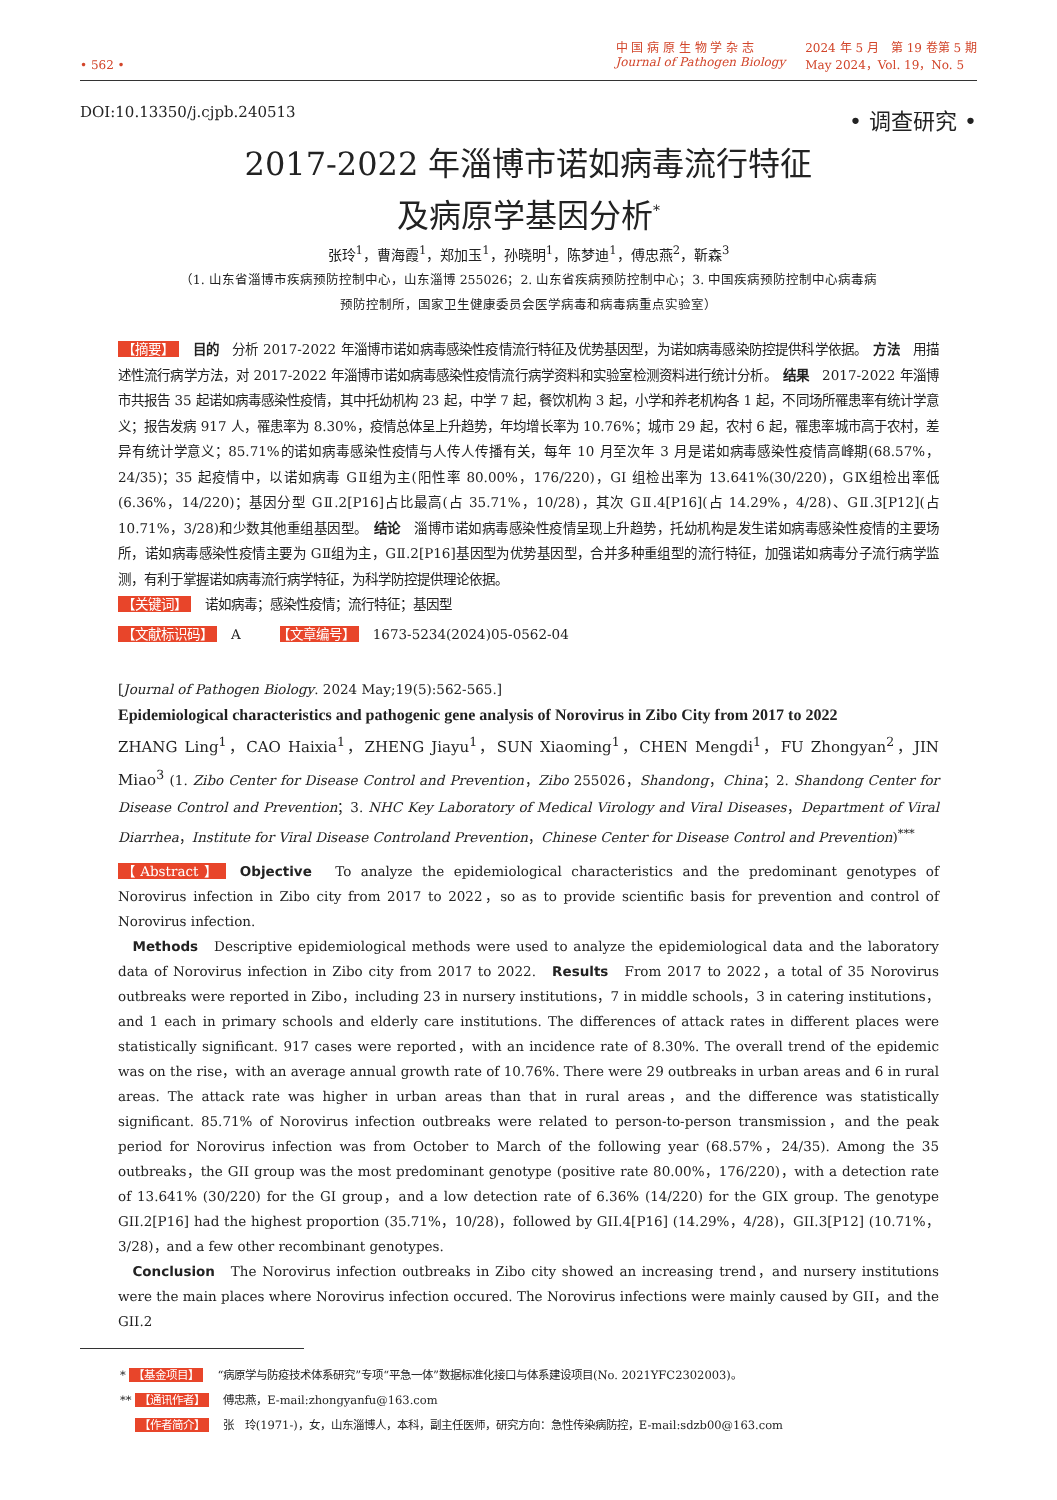• 562 •
中 国 病 原 生 物 学 杂 志
Journal of Pathogen Biology
2024 年 5 月　第 19 卷第 5 期
May 2024，Vol. 19，No. 5
DOI:10.13350/j.cjpb.240513 • 调查研究 •
2017-2022 年淄博市诺如病毒流行特征
及病原学基因分析<sup>*</sup>
张玲<sup>1</sup>，曹海霞<sup>1</sup>，郑加玉<sup>1</sup>，孙晓明<sup>1</sup>，陈梦迪<sup>1</sup>，傅忠燕<sup>2</sup>，靳森<sup>3</sup>
（1. 山东省淄博市疾病预防控制中心，山东淄博 255026；2. 山东省疾病预防控制中心；3. 中国疾病预防控制中心病毒病
预防控制所，国家卫生健康委员会医学病毒和病毒病重点实验室）
【摘要】 目的　分析 2017-2022 年淄博市诺如病毒感染性疫情流行特征及优势基因型，为诺如病毒感染防控提供科学依据。　方法　用描述性流行病学方法，对 2017-2022 年淄博市诺如病毒感染性疫情流行病学资料和实验室检测资料进行统计分析。　结果　2017-2022 年淄博市共报告 35 起诺如病毒感染性疫情，其中托幼机构 23 起，中学 7 起，餐饮机构 3 起，小学和养老机构各 1 起，不同场所罹患率有统计学意义；报告发病 917 人，罹患率为 8.30%，疫情总体呈上升趋势，年均增长率为 10.76%；城市 29 起，农村 6 起，罹患率城市高于农村，差异有统计学意义；85.71%的诺如病毒感染性疫情与人传人传播有关，每年 10 月至次年 3 月是诺如病毒感染性疫情高峰期(68.57%，24/35)；35 起疫情中，以诺如病毒 GⅡ组为主(阳性率 80.00%，176/220)，GI 组检出率为 13.641%(30/220)，GⅨ组检出率低(6.36%，14/220)；基因分型 GⅡ.2[P16]占比最高(占 35.71%，10/28)，其次 GⅡ.4[P16](占 14.29%，4/28)、GⅡ.3[P12](占 10.71%，3/28)和少数其他重组基因型。　结论　淄博市诺如病毒感染性疫情呈现上升趋势，托幼机构是发生诺如病毒感染性疫情的主要场所，诺如病毒感染性疫情主要为 GⅡ组为主，GⅡ.2[P16]基因型为优势基因型，合并多种重组型的流行特征，加强诺如病毒分子流行病学监测，有利于掌握诺如病毒流行病学特征，为科学防控提供理论依据。
【关键词】 诺如病毒；感染性疫情；流行特征；基因型
【文献标识码】 A　　　【文章编号】 1673-5234(2024)05-0562-04
[Journal of Pathogen Biology. 2024 May;19(5):562-565.]
Epidemiological characteristics and pathogenic gene analysis of Norovirus in Zibo City from 2017 to 2022
ZHANG Ling<sup>1</sup>，CAO Haixia<sup>1</sup>，ZHENG Jiayu<sup>1</sup>，SUN Xiaoming<sup>1</sup>，CHEN Mengdi<sup>1</sup>，FU Zhongyan<sup>2</sup>，JIN Miao<sup>3</sup> (1. Zibo Center for Disease Control and Prevention，Zibo 255026，Shandong，China；2. Shandong Center for Disease Control and Prevention；3. NHC Key Laboratory of Medical Virology and Viral Diseases，Department of Viral Diarrhea，Institute for Viral Disease Controland Prevention，Chinese Center for Disease Control and Prevention)<sup>***</sup>
【Abstract】 Objective　To analyze the epidemiological characteristics and the predominant genotypes of Norovirus infection in Zibo city from 2017 to 2022，so as to provide scientific basis for prevention and control of Norovirus infection.
　Methods　Descriptive epidemiological methods were used to analyze the epidemiological data and the laboratory data of Norovirus infection in Zibo city from 2017 to 2022.　Results　From 2017 to 2022，a total of 35 Norovirus outbreaks were reported in Zibo，including 23 in nursery institutions，7 in middle schools，3 in catering institutions，and 1 each in primary schools and elderly care institutions. The differences of attack rates in different places were statistically significant. 917 cases were reported，with an incidence rate of 8.30%. The overall trend of the epidemic was on the rise，with an average annual growth rate of 10.76%. There were 29 outbreaks in urban areas and 6 in rural areas. The attack rate was higher in urban areas than that in rural areas，and the difference was statistically significant. 85.71% of Norovirus infection outbreaks were related to person-to-person transmission，and the peak period for Norovirus infection was from October to March of the following year (68.57%，24/35). Among the 35 outbreaks，the GII group was the most predominant genotype (positive rate 80.00%，176/220)，with a detection rate of 13.641% (30/220) for the GI group，and a low detection rate of 6.36% (14/220) for the GIX group. The genotype GII.2[P16] had the highest proportion (35.71%，10/28)，followed by GII.4[P16] (14.29%，4/28)，GII.3[P12] (10.71%，3/28)，and a few other recombinant genotypes.
　Conclusion　The Norovirus infection outbreaks in Zibo city showed an increasing trend，and nursery institutions were the main places where Norovirus infection occured. The Norovirus infections were mainly caused by GII，and the GII.2
* 【基金项目】 “病原学与防疫技术体系研究”专项“平急一体”数据标准化接口与体系建设项目(No. 2021YFC2302003)。
** 【通讯作者】 傅忠燕，E-mail:zhongyanfu@163.com
　 【作者简介】 张　玲(1971-)，女，山东淄博人，本科，副主任医师，研究方向：急性传染病防控，E-mail:sdzb00@163.com